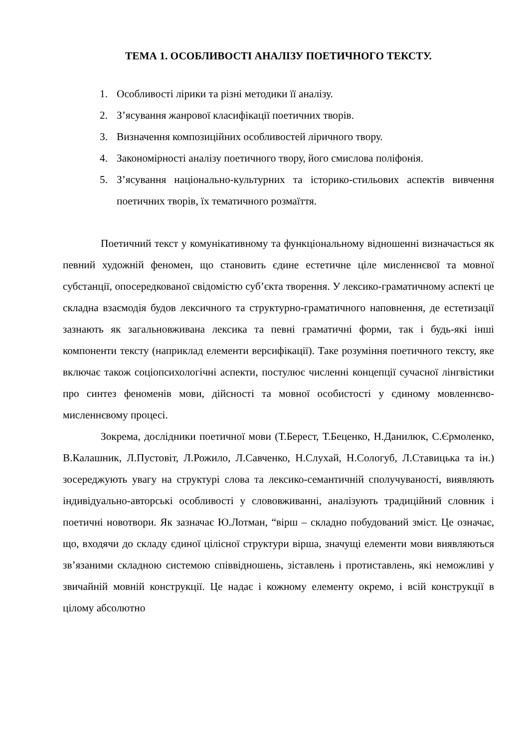ТЕМА 1. ОСОБЛИВОСТІ АНАЛІЗУ ПОЕТИЧНОГО ТЕКСТУ.
1. Особливості лірики та різні методики її аналізу.
2. З’ясування жанрової класифікації поетичних творів.
3. Визначення композиційних особливостей ліричного твору.
4. Закономірності аналізу поетичного твору, його смислова поліфонія.
5. З’ясування національно-культурних та історико-стильових аспектів вивчення поетичних творів, їх тематичного розмаїття.
Поетичний текст у комунікативному та функціональному відношенні визначається як певний художній феномен, що становить єдине естетичне ціле мисленнєвої та мовної субстанції, опосередкованої свідомістю суб’єкта творення. У лексико-граматичному аспекті це складна взаємодія будов лексичного та структурно-граматичного наповнення, де естетизації зазнають як загальновживана лексика та певні граматичні форми, так і будь-які інші компоненти тексту (наприклад елементи версифікації). Таке розуміння поетичного тексту, яке включає також соціопсихологічні аспекти, постулює численні концепції сучасної лінгвістики про синтез феноменів мови, дійсності та мовної особистості у єдиному мовленнєво-мисленнєвому процесі.
Зокрема, дослідники поетичної мови (Т.Берест, Т.Беценко, Н.Данилюк, С.Єрмоленко, В.Калашник, Л.Пустовіт, Л.Рожило, Л.Савченко, Н.Слухай, Н.Сологуб, Л.Ставицька та ін.) зосереджують увагу на структурі слова та лексико-семантичній сполучуваності, виявляють індивідуально-авторські особливості у слововживанні, аналізують традиційний словник і поетичні новотвори. Як зазначає Ю.Лотман, “вірш – складно побудований зміст. Це означає, що, входячи до складу єдиної цілісної структури вірша, значущі елементи мови виявляються зв’язаними складною системою співвідношень, зіставлень і протиставлень, які неможливі у звичайній мовній конструкції. Це надає і кожному елементу окремо, і всій конструкції в цілому абсолютно